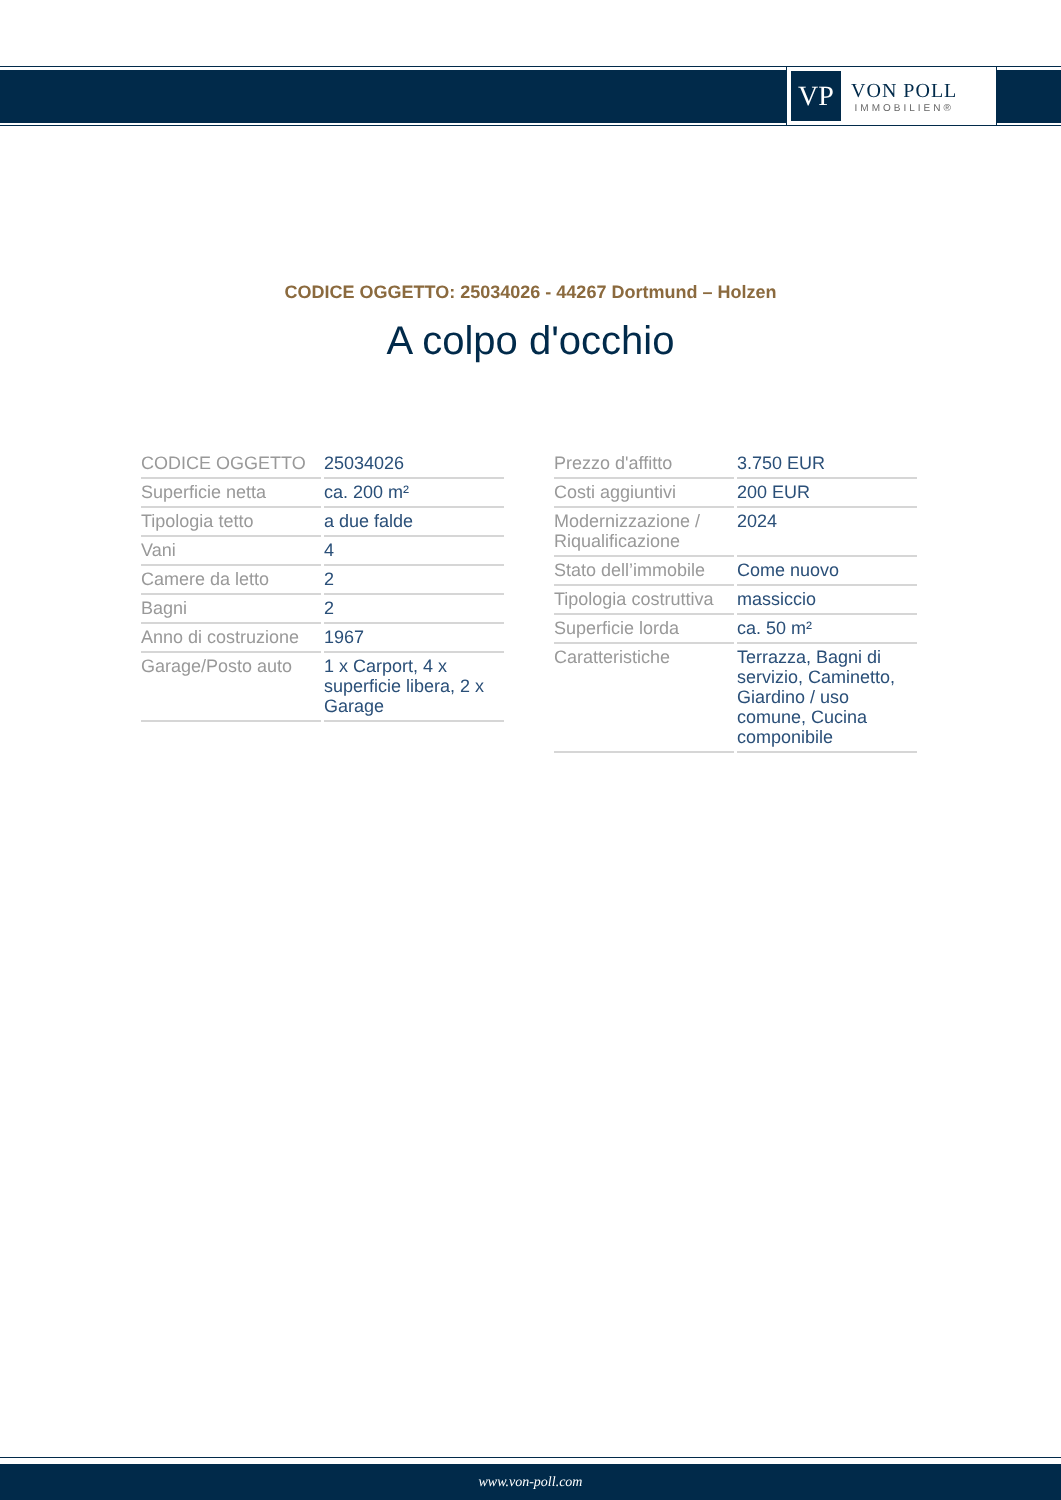VP
VON POLL
IMMOBILIEN®
CODICE OGGETTO: 25034026 - 44267 Dortmund – Holzen
A colpo d'occhio
| CODICE OGGETTO | 25034026 |
| Superficie netta | ca. 200 m² |
| Tipologia tetto | a due falde |
| Vani | 4 |
| Camere da letto | 2 |
| Bagni | 2 |
| Anno di costruzione | 1967 |
| Garage/Posto auto | 1 x Carport, 4 x superficie libera, 2 x Garage |
| Prezzo d'affitto | 3.750 EUR |
| Costi aggiuntivi | 200 EUR |
| Modernizzazione / Riqualificazione | 2024 |
| Stato dell’immobile | Come nuovo |
| Tipologia costruttiva | massiccio |
| Superficie lorda | ca. 50 m² |
| Caratteristiche | Terrazza, Bagni di servizio, Caminetto, Giardino / uso comune, Cucina componibile |
www.von-poll.com